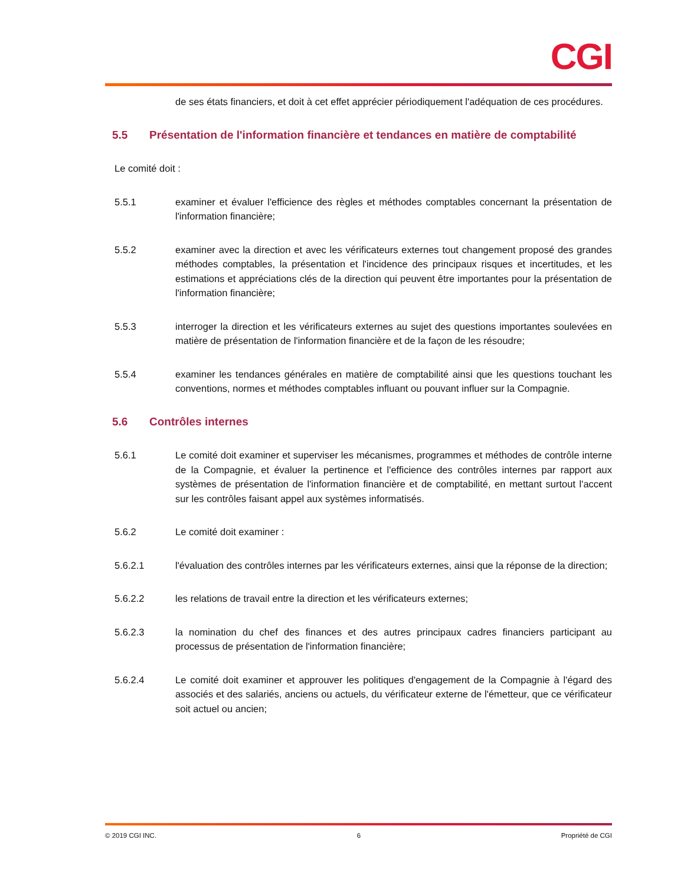CGI
de ses états financiers, et doit à cet effet apprécier périodiquement l'adéquation de ces procédures.
5.5 Présentation de l'information financière et tendances en matière de comptabilité
Le comité doit :
5.5.1 examiner et évaluer l'efficience des règles et méthodes comptables concernant la présentation de l'information financière;
5.5.2 examiner avec la direction et avec les vérificateurs externes tout changement proposé des grandes méthodes comptables, la présentation et l'incidence des principaux risques et incertitudes, et les estimations et appréciations clés de la direction qui peuvent être importantes pour la présentation de l'information financière;
5.5.3 interroger la direction et les vérificateurs externes au sujet des questions importantes soulevées en matière de présentation de l'information financière et de la façon de les résoudre;
5.5.4 examiner les tendances générales en matière de comptabilité ainsi que les questions touchant les conventions, normes et méthodes comptables influant ou pouvant influer sur la Compagnie.
5.6 Contrôles internes
5.6.1 Le comité doit examiner et superviser les mécanismes, programmes et méthodes de contrôle interne de la Compagnie, et évaluer la pertinence et l'efficience des contrôles internes par rapport aux systèmes de présentation de l'information financière et de comptabilité, en mettant surtout l'accent sur les contrôles faisant appel aux systèmes informatisés.
5.6.2 Le comité doit examiner :
5.6.2.1 l'évaluation des contrôles internes par les vérificateurs externes, ainsi que la réponse de la direction;
5.6.2.2 les relations de travail entre la direction et les vérificateurs externes;
5.6.2.3 la nomination du chef des finances et des autres principaux cadres financiers participant au processus de présentation de l'information financière;
5.6.2.4 Le comité doit examiner et approuver les politiques d'engagement de la Compagnie à l'égard des associés et des salariés, anciens ou actuels, du vérificateur externe de l'émetteur, que ce vérificateur soit actuel ou ancien;
© 2019 CGI INC. 6 Propriété de CGI